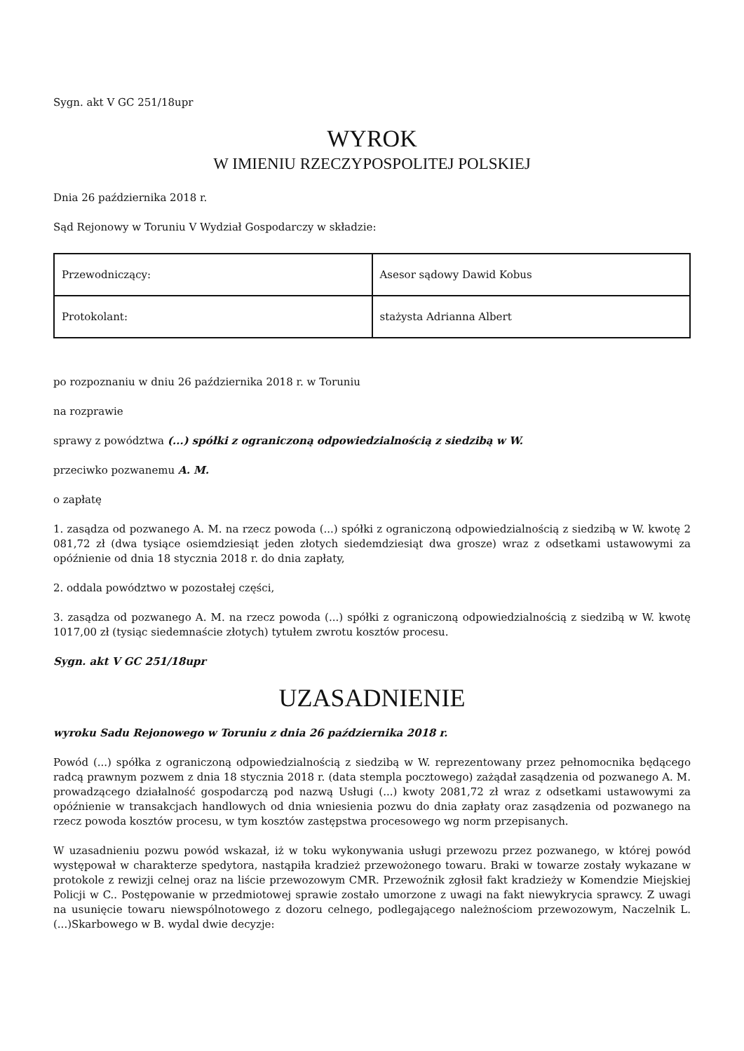Sygn. akt V GC 251/18upr
WYROK
W IMIENIU RZECZYPOSPOLITEJ POLSKIEJ
Dnia 26 października 2018 r.
Sąd Rejonowy w Toruniu V Wydział Gospodarczy w składzie:
| Przewodniczący: | Asesor sądowy Dawid Kobus |
| Protokolant: | stażysta Adrianna Albert |
po rozpoznaniu w dniu 26 października 2018 r. w Toruniu
na rozprawie
sprawy z powództwa (...) spółki z ograniczoną odpowiedzialnością z siedzibą w W.
przeciwko pozwanemu A. M.
o zapłatę
1. zasądza od pozwanego A. M. na rzecz powoda (...) spółki z ograniczoną odpowiedzialnością z siedzibą w W. kwotę 2 081,72 zł (dwa tysiące osiemdziesiąt jeden złotych siedemdziesiąt dwa grosze) wraz z odsetkami ustawowymi za opóźnienie od dnia 18 stycznia 2018 r. do dnia zapłaty,
2. oddala powództwo w pozostałej części,
3. zasądza od pozwanego A. M. na rzecz powoda (...) spółki z ograniczoną odpowiedzialnością z siedzibą w W. kwotę 1017,00 zł (tysiąc siedemnaście złotych) tytułem zwrotu kosztów procesu.
Sygn. akt V GC 251/18upr
UZASADNIENIE
wyroku Sadu Rejonowego w Toruniu z dnia 26 października 2018 r.
Powód (...) spółka z ograniczoną odpowiedzialnością z siedzibą w W. reprezentowany przez pełnomocnika będącego radcą prawnym pozwem z dnia 18 stycznia 2018 r. (data stempla pocztowego) zażądał zasądzenia od pozwanego A. M. prowadzącego działalność gospodarczą pod nazwą Usługi (...) kwoty 2081,72 zł wraz z odsetkami ustawowymi za opóźnienie w transakcjach handlowych od dnia wniesienia pozwu do dnia zapłaty oraz zasądzenia od pozwanego na rzecz powoda kosztów procesu, w tym kosztów zastępstwa procesowego wg norm przepisanych.
W uzasadnieniu pozwu powód wskazał, iż w toku wykonywania usługi przewozu przez pozwanego, w której powód występował w charakterze spedytora, nastąpiła kradzież przewożonego towaru. Braki w towarze zostały wykazane w protokole z rewizji celnej oraz na liście przewozowym CMR. Przewoźnik zgłosił fakt kradzieży w Komendzie Miejskiej Policji w C.. Postępowanie w przedmiotowej sprawie zostało umorzone z uwagi na fakt niewykrycia sprawcy. Z uwagi na usunięcie towaru niewspólnotowego z dozoru celnego, podlegającego należnościom przewozowym, Naczelnik L. (...)Skarbowego w B. wydal dwie decyzje: